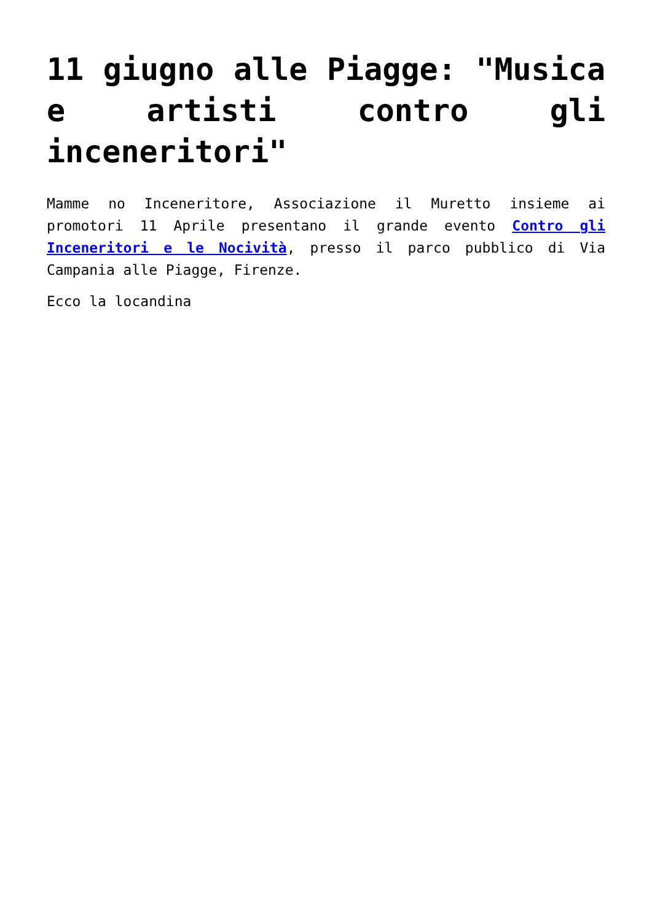11 giugno alle Piagge: "Musica e artisti contro gli inceneritori"
Mamme no Inceneritore, Associazione il Muretto insieme ai promotori 11 Aprile presentano il grande evento Contro gli Inceneritori e le Nocività, presso il parco pubblico di Via Campania alle Piagge, Firenze.
Ecco la locandina